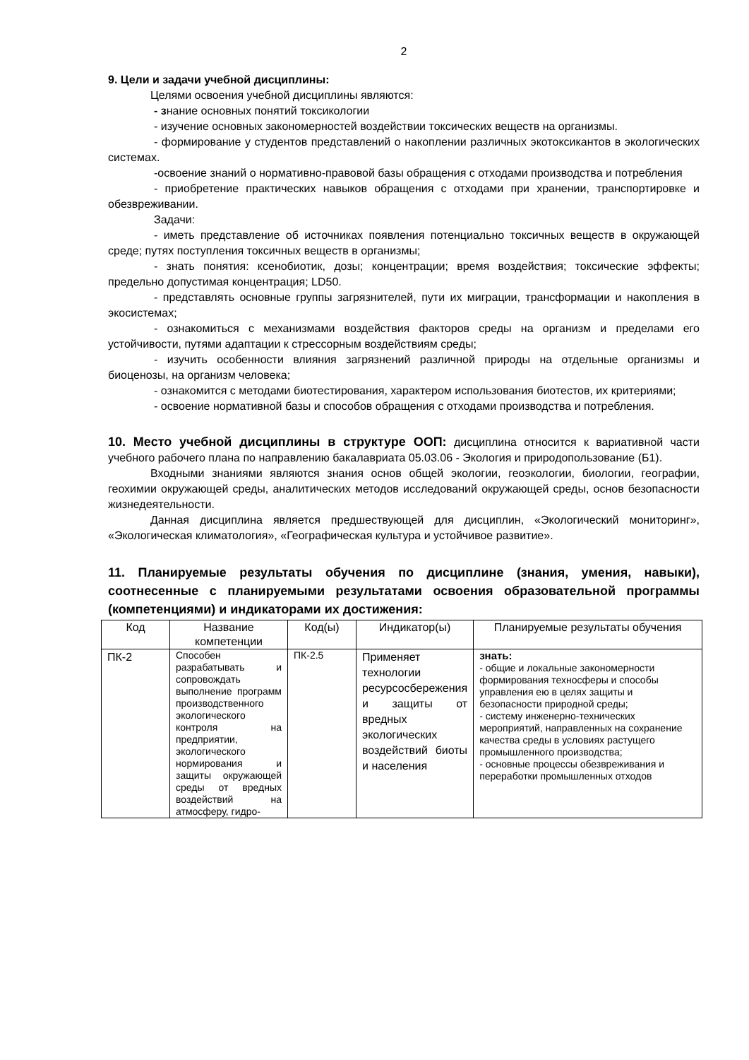2
9. Цели и задачи учебной дисциплины:
Целями освоения учебной дисциплины являются:
- знание основных понятий токсикологии
- изучение основных закономерностей воздействии токсических веществ на организмы.
- формирование у студентов представлений о накоплении различных экотоксикантов в экологических системах.
-освоение знаний о нормативно-правовой базы обращения с отходами производства и потребления
- приобретение практических навыков обращения с отходами при хранении, транспортировке и обезвреживании.
Задачи:
- иметь представление об источниках появления потенциально токсичных веществ в окружающей среде; путях поступления токсичных веществ в организмы;
- знать понятия: ксенобиотик, дозы; концентрации; время воздействия; токсические эффекты; предельно допустимая концентрация; LD50.
- представлять основные группы загрязнителей, пути их миграции, трансформации и накопления в экосистемах;
- ознакомиться с механизмами воздействия факторов среды на организм и пределами его устойчивости, путями адаптации к стрессорным воздействиям среды;
- изучить особенности влияния загрязнений различной природы на отдельные организмы и биоценозы, на организм человека;
- ознакомится с методами биотестирования, характером использования биотестов, их критериями;
- освоение нормативной базы и способов обращения с отходами производства и потребления.
10. Место учебной дисциплины в структуре ООП: дисциплина относится к вариативной части учебного рабочего плана по направлению бакалавриата 05.03.06 - Экология и природопользование (Б1).
Входными знаниями являются знания основ общей экологии, геоэкологии, биологии, географии, геохимии окружающей среды, аналитических методов исследований окружающей среды, основ безопасности жизнедеятельности.
Данная дисциплина является предшествующей для дисциплин, «Экологический мониторинг», «Экологическая климатология», «Географическая культура и устойчивое развитие».
11. Планируемые результаты обучения по дисциплине (знания, умения, навыки), соотнесенные с планируемыми результатами освоения образовательной программы (компетенциями) и индикаторами их достижения:
| Код | Название компетенции | Код(ы) | Индикатор(ы) | Планируемые результаты обучения |
| --- | --- | --- | --- | --- |
| ПК-2 | Способен разрабатывать и сопровождать выполнение программ производственного экологического контроля на предприятии, экологического нормирования и защиты окружающей среды от вредных воздействий на атмосферу, гидро- | ПК-2.5 | Применяет технологии ресурсосбережения и защиты от вредных экологических воздействий биоты и населения | знать: - общие и локальные закономерности формирования техносферы и способы управления ею в целях защиты и безопасности природной среды; - систему инженерно-технических мероприятий, направленных на сохранение качества среды в условиях растущего промышленного производства; - основные процессы обезвреживания и переработки промышленных отходов |